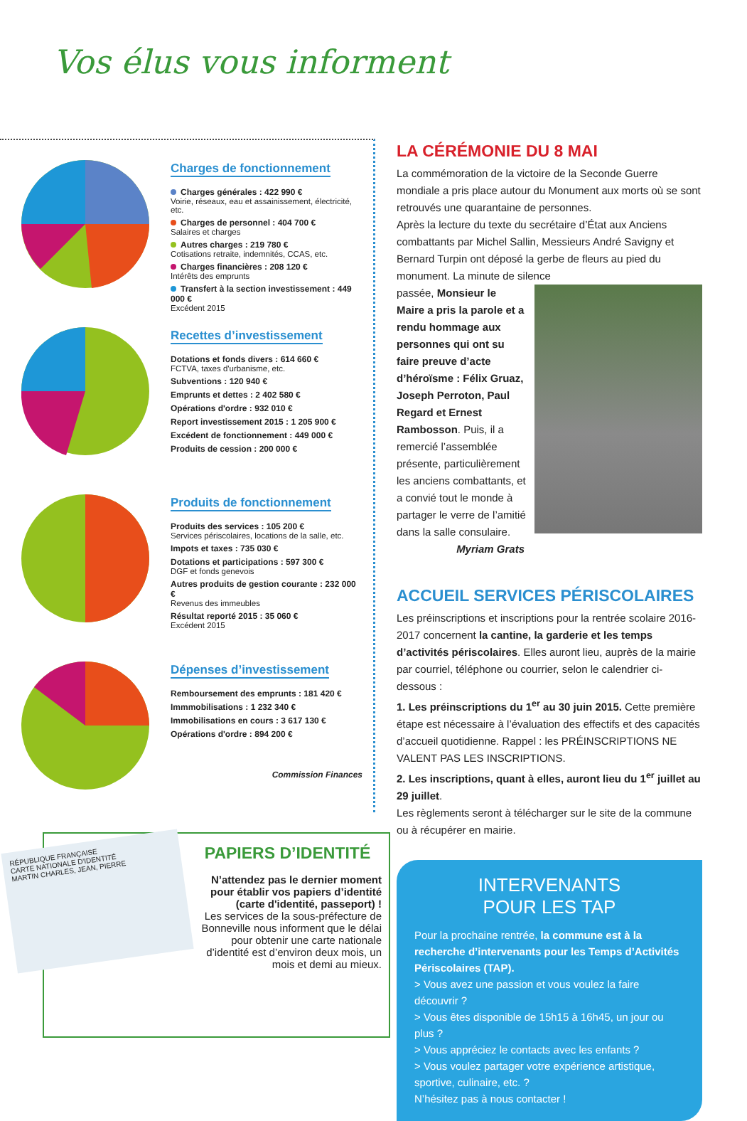Vos élus vous informent
Charges de fonctionnement
Charges générales : 422 990 €
Voirie, réseaux, eau et assainissement, électricité, etc.
Charges de personnel : 404 700 €
Salaires et charges
Autres charges : 219 780 €
Cotisations retraite, indemnités, CCAS, etc.
Charges financières : 208 120 €
Intérêts des emprunts
Transfert à la section investissement : 449 000 €
Excédent 2015
Recettes d’investissement
Dotations et fonds divers : 614 660 €
FCTVA, taxes d'urbanisme, etc.
Subventions : 120 940 €
Emprunts et dettes : 2 402 580 €
Opérations d'ordre : 932 010 €
Report investissement 2015 : 1 205 900 €
Excédent de fonctionnement : 449 000 €
Produits de cession : 200 000 €
Produits de fonctionnement
Produits des services : 105 200 €
Services périscolaires, locations de la salle, etc.
Impots et taxes : 735 030 €
Dotations et participations : 597 300 €
DGF et fonds genevois
Autres produits de gestion courante : 232 000 €
Revenus des immeubles
Résultat reporté 2015 : 35 060 €
Excédent 2015
Dépenses d’investissement
Remboursement des emprunts : 181 420 €
Immmobilisations : 1 232 340 €
Immobilisations en cours : 3 617 130 €
Opérations d'ordre : 894 200 €
Commission Finances
LA CÉRÉMONIE DU 8 MAI
La commémoration de la victoire de la Seconde Guerre mondiale a pris place autour du Monument aux morts où se sont retrouvés une quarantaine de personnes.
Après la lecture du texte du secrétaire d’État aux Anciens combattants par Michel Sallin, Messieurs André Savigny et Bernard Turpin ont déposé la gerbe de fleurs au pied du monument. La minute de silence
passée, Monsieur le Maire a pris la parole et a rendu hommage aux personnes qui ont su faire preuve d’acte d’héroïsme : Félix Gruaz, Joseph Perroton, Paul Regard et Ernest Rambosson. Puis, il a remercié l’assemblée présente, particulièrement les anciens combattants, et a convié tout le monde à partager le verre de l’amitié dans la salle consulaire.
Myriam Grats
ACCUEIL SERVICES PÉRISCOLAIRES
Les préinscriptions et inscriptions pour la rentrée scolaire 2016-2017 concernent la cantine, la garderie et les temps d’activités périscolaires. Elles auront lieu, auprès de la mairie par courriel, téléphone ou courrier, selon le calendrier ci-dessous :
1. Les préinscriptions du 1<sup>er</sup> au 30 juin 2015. Cette première étape est nécessaire à l’évaluation des effectifs et des capacités d’accueil quotidienne. Rappel : les PRÉINSCRIPTIONS NE VALENT PAS LES INSCRIPTIONS.
2. Les inscriptions, quant à elles, auront lieu du 1<sup>er</sup> juillet au 29 juillet.
Les règlements seront à télécharger sur le site de la commune ou à récupérer en mairie.
INTERVENANTS
POUR LES TAP
Pour la prochaine rentrée, la commune est à la recherche d’intervenants pour les Temps d’Activités Périscolaires (TAP).
> Vous avez une passion et vous voulez la faire découvrir ?
> Vous êtes disponible de 15h15 à 16h45, un jour ou plus ?
> Vous appréciez le contacts avec les enfants ?
> Vous voulez partager votre expérience artistique, sportive, culinaire, etc. ?
N’hésitez pas à nous contacter !
RÉPUBLIQUE FRANÇAISE
CARTE NATIONALE D'IDENTITÉ
MARTIN CHARLES, JEAN, PIERRE
PAPIERS D’IDENTITÉ
N’attendez pas le dernier moment pour établir vos papiers d’identité (carte d'identité, passeport) !
Les services de la sous-préfecture de Bonneville nous informent que le délai pour obtenir une carte nationale d’identité est d’environ deux mois, un mois et demi au mieux.